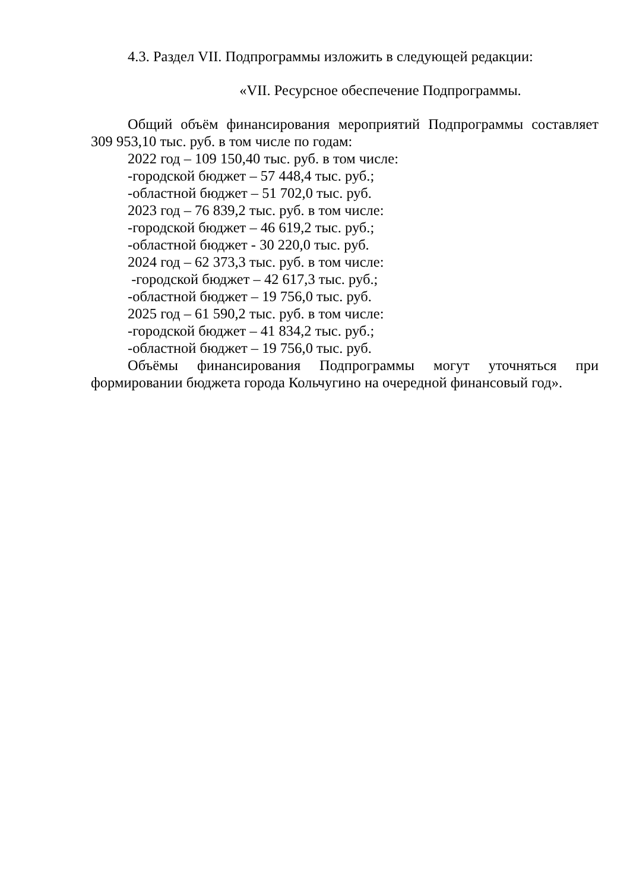4.3. Раздел VII. Подпрограммы изложить в следующей редакции:
«VII. Ресурсное обеспечение Подпрограммы.
Общий объём финансирования мероприятий Подпрограммы составляет 309 953,10 тыс. руб. в том числе по годам:
2022 год – 109 150,40 тыс. руб. в том числе:
-городской бюджет – 57 448,4 тыс. руб.;
-областной бюджет – 51 702,0 тыс. руб.
2023 год – 76 839,2 тыс. руб. в том числе:
-городской бюджет – 46 619,2 тыс. руб.;
-областной бюджет - 30 220,0 тыс. руб.
2024 год – 62 373,3 тыс. руб. в том числе:
-городской бюджет – 42 617,3 тыс. руб.;
-областной бюджет – 19 756,0 тыс. руб.
2025 год – 61 590,2 тыс. руб. в том числе:
-городской бюджет – 41 834,2 тыс. руб.;
-областной бюджет – 19 756,0 тыс. руб.
Объёмы финансирования Подпрограммы могут уточняться при формировании бюджета города Кольчугино на очередной финансовый год».